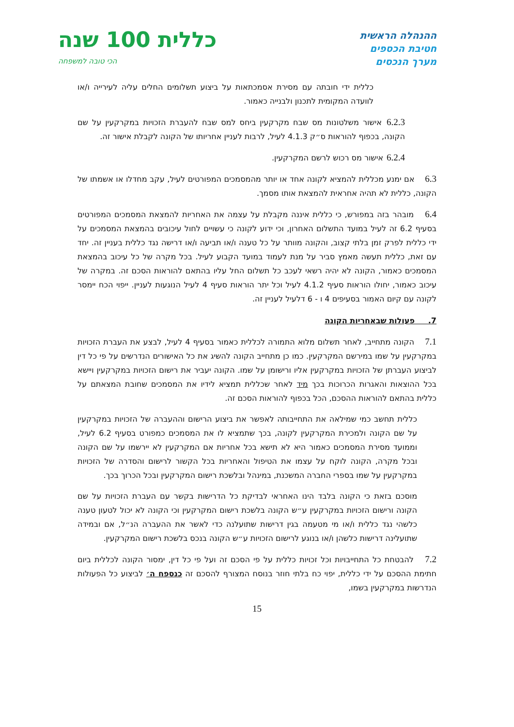ההנהלה הראשית
חטיבת הכספים
מערך הנכסים
כללית 100 שנה
הכי טובה למשפחה
כללית ידי חובתה עם מסירת אסמכתאות על ביצוע תשלומים החלים עליה לעירייה ו/או לוועדה המקומית לתכנון ולבנייה כאמור.
6.2.3 אישור משלטונות מס שבח מקרקעין ביחס למס שבח להעברת הזכויות במקרקעין על שם הקונה, בכפוף להוראות ס״ק 4.1.3 לעיל, לרבות לעניין אחריותו של הקונה לקבלת אישור זה.
6.2.4 אישור מס רכוש לרשם המקרקעין.
6.3 אם ימנע מכללית להמציא לקונה אחד או יותר מהמסמכים המפורטים לעיל, עקב מחדלו או אשמתו של הקונה, כללית לא תהיה אחראית להמצאת אותו מסמך.
6.4 מובהר בזה במפורש, כי כללית איננה מקבלת על עצמה את האחריות להמצאת המסמכים המפורטים בסעיף 6.2 זה לעיל במועד התשלום האחרון, וכי ידוע לקונה כי עשויים לחול עיכובים בהמצאת המסמכים על ידי כללית לפרק זמן בלתי קצוב, והקונה מוותר על כל טענה ו/או תביעה ו/או דרישה נגד כללית בעניין זה. יחד עם זאת, כללית תעשה מאמץ סביר על מנת לעמוד במועד הקבוע לעיל. בכל מקרה של כל עיכוב בהמצאת המסמכים כאמור, הקונה לא יהיה רשאי לעכב כל תשלום החל עליו בהתאם להוראות הסכם זה. במקרה של עיכוב כאמור, יחולו הוראות סעיף 4.1.2 לעיל וכל יתר הוראות סעיף 4 לעיל הנוגעות לעניין. ייפוי הכח יימסר לקונה עם קיום האמור בסעיפים 4 ו - 6 דלעיל לעניין זה.
7. פעולות שבאחריות הקונה
7.1 הקונה מתחייב, לאחר תשלום מלוא התמורה לכללית כאמור בסעיף 4 לעיל, לבצע את העברת הזכויות במקרקעין על שמו במירשם המקרקעין. כמו כן מתחייב הקונה להשיג את כל האישורים הנדרשים על פי כל דין לביצוע העברתן של הזכויות במקרקעין אליו ורישומן על שמו. הקונה יעביר את רישום הזכויות במקרקעין ויישא בכל ההוצאות והאגרות הכרוכות בכך מיד לאחר שכללית תמציא לידיו את המסמכים שחובת המצאתם על כללית בהתאם להוראות ההסכם, הכל בכפוף להוראות הסכם זה.
כללית תחשב כמי שמילאה את התחייבותה לאפשר את ביצוע הרישום וההעברה של הזכויות במקרקעין על שם הקונה ולמכירת המקרקעין לקונה, בכך שתמציא לו את המסמכים כמפורט בסעיף 6.2 לעיל, וממועד מסירת המסמכים כאמור היא לא תישא בכל אחריות אם המקרקעין לא יירשמו על שם הקונה ובכל מקרה, הקונה לוקח על עצמו את הטיפול והאחריות בכל הקשור לרישום והסדרה של הזכויות במקרקעין על שמו בספרי החברה המשכנת, במינהל ובלשכת רישום המקרקעין ובכל הכרוך בכך.
מוסכם בזאת כי הקונה בלבד הינו האחראי לבדיקת כל הדרישות בקשר עם העברת הזכויות על שם הקונה ורישום הזכויות במקרקעין ע״ש הקונה בלשכת רישום המקרקעין וכי הקונה לא יכול לטעון טענה כלשהי נגד כללית ו/או מי מטעמה בגין דרישות שתועלנה כדי לאשר את ההעברה הנ״ל, אם ובמידה שתועלינה דרישות כלשהן ו/או בנוגע לרישום הזכויות ע״ש הקונה בנכס בלשכת רישום המקרקעין.
7.2 להבטחת כל התחייבויות וכל זכויות כללית על פי הסכם זה ועל פי כל דין, ימסור הקונה לכללית ביום חתימת ההסכם על ידי כללית, יפוי כח בלתי חוזר בנוסח המצורף להסכם זה כנספח ה׳ לביצוע כל הפעולות הנדרשות במקרקעין בשמו,
15